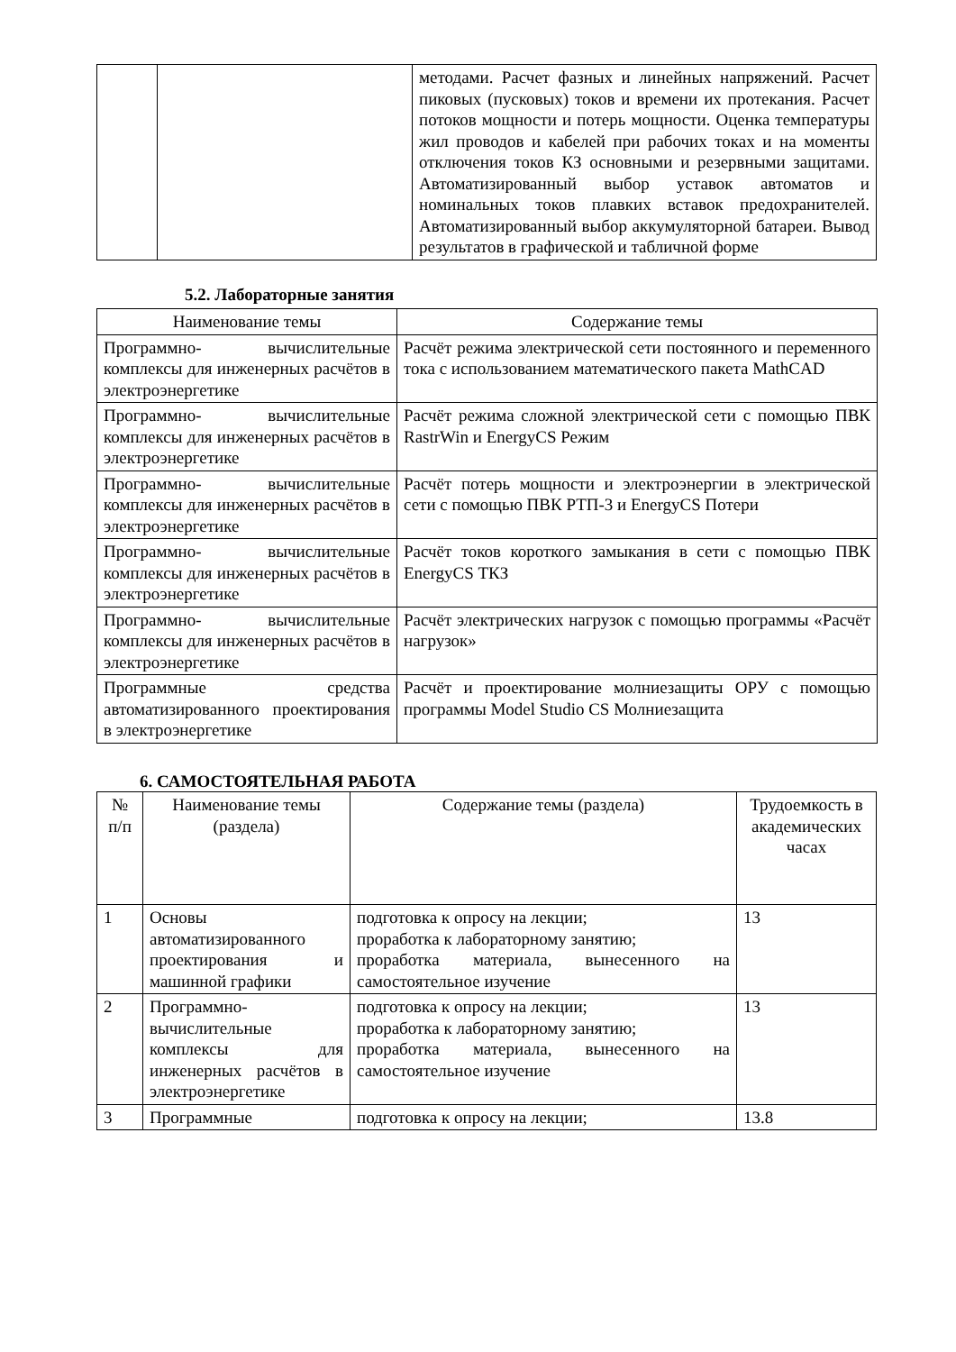| | | методами. Расчет фазных и линейных напряжений. Расчет пиковых (пусковых) токов и времени их протекания. Расчет потоков мощности и потерь мощности. Оценка температуры жил проводов и кабелей при рабочих токах и на моменты отключения токов КЗ основными и резервными защитами. Автоматизированный выбор уставок автоматов и номинальных токов плавких вставок предохранителей. Автоматизированный выбор аккумуляторной батареи. Вывод результатов в графической и табличной форме |
5.2. Лабораторные занятия
| Наименование темы | Содержание темы |
| --- | --- |
| Программно- вычислительные комплексы для инженерных расчётов в электроэнергетике | Расчёт режима электрической сети постоянного и переменного тока с использованием математического пакета MathCAD |
| Программно- вычислительные комплексы для инженерных расчётов в электроэнергетике | Расчёт режима сложной электрической сети с помощью ПВК RastrWin и EnergyCS Режим |
| Программно- вычислительные комплексы для инженерных расчётов в электроэнергетике | Расчёт потерь мощности и электроэнергии в электрической сети с помощью ПВК РТП-3 и EnergyCS Потери |
| Программно- вычислительные комплексы для инженерных расчётов в электроэнергетике | Расчёт токов короткого замыкания в сети с помощью ПВК EnergyCS ТКЗ |
| Программно- вычислительные комплексы для инженерных расчётов в электроэнергетике | Расчёт электрических нагрузок с помощью программы «Расчёт нагрузок» |
| Программные средства автоматизированного проектирования в электроэнергетике | Расчёт и проектирование молниезащиты ОРУ с помощью программы Model Studio CS Молниезащита |
6. САМОСТОЯТЕЛЬНАЯ РАБОТА
| № п/п | Наименование темы (раздела) | Содержание темы (раздела) | Трудоемкость в академических часах |
| --- | --- | --- | --- |
| 1 | Основы автоматизированного проектирования и машинной графики | подготовка к опросу на лекции; проработка к лабораторному занятию; проработка материала, вынесенного на самостоятельное изучение | 13 |
| 2 | Программно- вычислительные комплексы для инженерных расчётов в электроэнергетике | подготовка к опросу на лекции; проработка к лабораторному занятию; проработка материала, вынесенного на самостоятельное изучение | 13 |
| 3 | Программные | подготовка к опросу на лекции; | 13.8 |